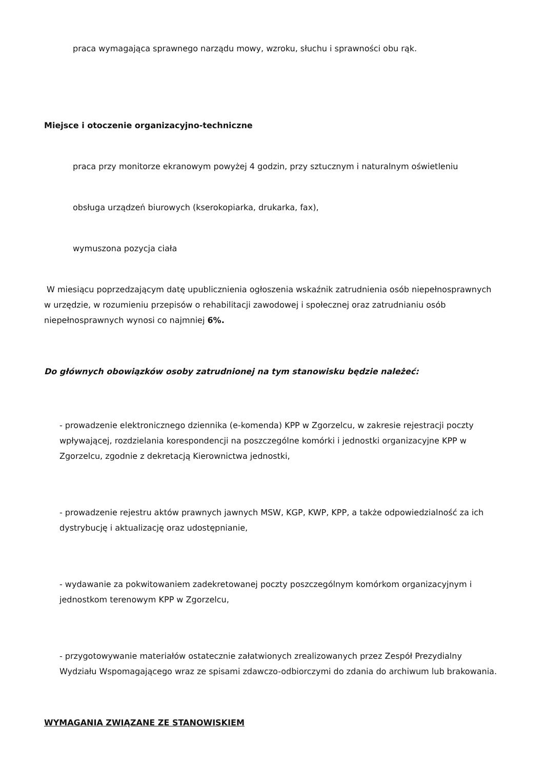praca wymagająca sprawnego narządu mowy, wzroku, słuchu i sprawności obu rąk.
Miejsce i otoczenie organizacyjno-techniczne
praca przy monitorze ekranowym powyżej 4 godzin, przy sztucznym i naturalnym oświetleniu
obsługa urządzeń biurowych (kserokopiarka, drukarka, fax),
wymuszona pozycja ciała
W miesiącu poprzedzającym datę upublicznienia ogłoszenia wskaźnik zatrudnienia osób niepełnosprawnych w urzędzie, w rozumieniu przepisów o rehabilitacji zawodowej i społecznej oraz zatrudnianiu osób niepełnosprawnych wynosi co najmniej 6%.
Do głównych obowiązków osoby zatrudnionej na tym stanowisku będzie należeć:
- prowadzenie elektronicznego dziennika (e-komenda) KPP w Zgorzelcu, w zakresie rejestracji poczty wpływającej, rozdzielania korespondencji na poszczególne komórki i jednostki organizacyjne KPP w Zgorzelcu, zgodnie z dekretacją Kierownictwa jednostki,
- prowadzenie rejestru aktów prawnych jawnych MSW, KGP, KWP, KPP, a także odpowiedzialność za ich dystrybucję i aktualizację oraz udostępnianie,
- wydawanie za pokwitowaniem zadekretowanej poczty poszczególnym komórkom organizacyjnym i jednostkom terenowym KPP w Zgorzelcu,
- przygotowywanie materiałów ostatecznie załatwionych zrealizowanych przez Zespół Prezydialny Wydziału Wspomagającego wraz ze spisami zdawczo-odbiorczymi do zdania do archiwum lub brakowania.
WYMAGANIA ZWIĄZANE ZE STANOWISKIEM